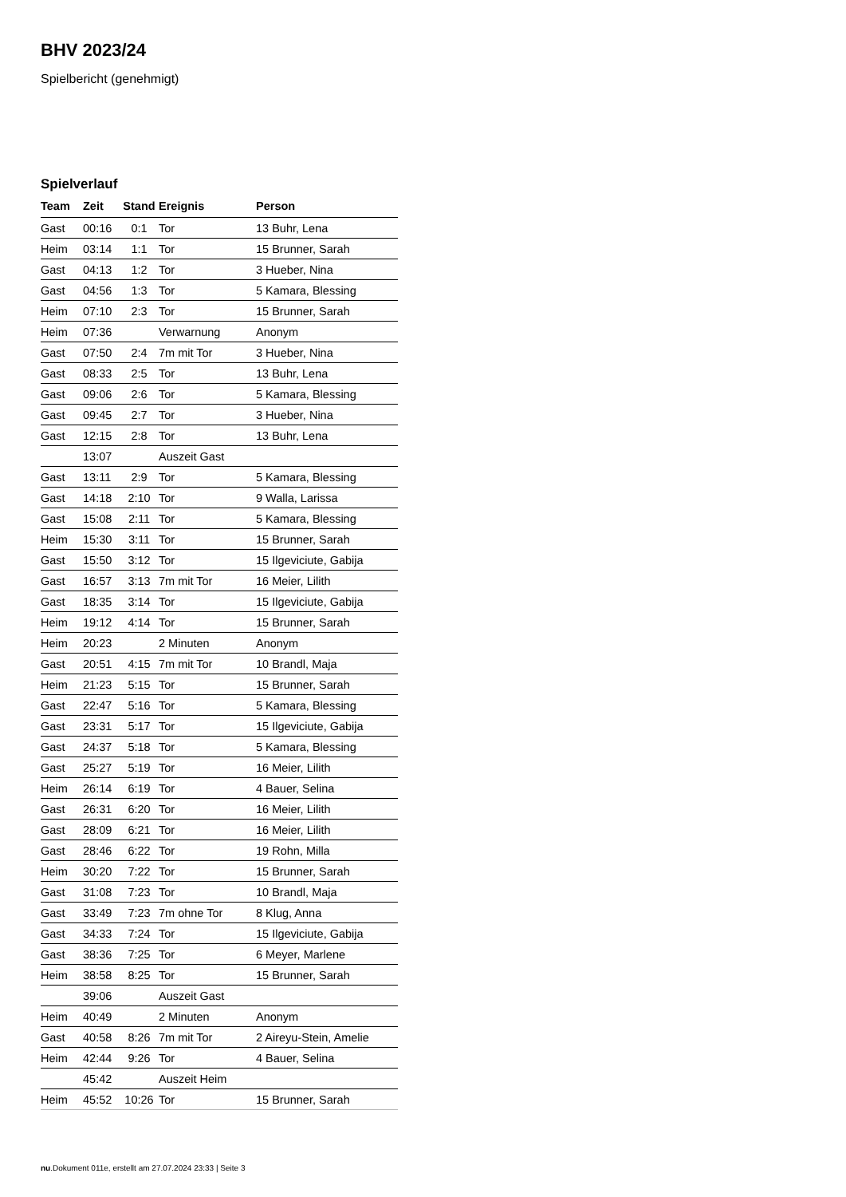BHV 2023/24
Spielbericht (genehmigt)
Spielverlauf
| Team | Zeit | Stand | Ereignis | Person |
| --- | --- | --- | --- | --- |
| Gast | 00:16 | 0:1 | Tor | 13 Buhr, Lena |
| Heim | 03:14 | 1:1 | Tor | 15 Brunner, Sarah |
| Gast | 04:13 | 1:2 | Tor | 3 Hueber, Nina |
| Gast | 04:56 | 1:3 | Tor | 5 Kamara, Blessing |
| Heim | 07:10 | 2:3 | Tor | 15 Brunner, Sarah |
| Heim | 07:36 | | Verwarnung | Anonym |
| Gast | 07:50 | 2:4 | 7m mit Tor | 3 Hueber, Nina |
| Gast | 08:33 | 2:5 | Tor | 13 Buhr, Lena |
| Gast | 09:06 | 2:6 | Tor | 5 Kamara, Blessing |
| Gast | 09:45 | 2:7 | Tor | 3 Hueber, Nina |
| Gast | 12:15 | 2:8 | Tor | 13 Buhr, Lena |
| | 13:07 | | Auszeit Gast | |
| Gast | 13:11 | 2:9 | Tor | 5 Kamara, Blessing |
| Gast | 14:18 | 2:10 | Tor | 9 Walla, Larissa |
| Gast | 15:08 | 2:11 | Tor | 5 Kamara, Blessing |
| Heim | 15:30 | 3:11 | Tor | 15 Brunner, Sarah |
| Gast | 15:50 | 3:12 | Tor | 15 Ilgeviciute, Gabija |
| Gast | 16:57 | 3:13 | 7m mit Tor | 16 Meier, Lilith |
| Gast | 18:35 | 3:14 | Tor | 15 Ilgeviciute, Gabija |
| Heim | 19:12 | 4:14 | Tor | 15 Brunner, Sarah |
| Heim | 20:23 | | 2 Minuten | Anonym |
| Gast | 20:51 | 4:15 | 7m mit Tor | 10 Brandl, Maja |
| Heim | 21:23 | 5:15 | Tor | 15 Brunner, Sarah |
| Gast | 22:47 | 5:16 | Tor | 5 Kamara, Blessing |
| Gast | 23:31 | 5:17 | Tor | 15 Ilgeviciute, Gabija |
| Gast | 24:37 | 5:18 | Tor | 5 Kamara, Blessing |
| Gast | 25:27 | 5:19 | Tor | 16 Meier, Lilith |
| Heim | 26:14 | 6:19 | Tor | 4 Bauer, Selina |
| Gast | 26:31 | 6:20 | Tor | 16 Meier, Lilith |
| Gast | 28:09 | 6:21 | Tor | 16 Meier, Lilith |
| Gast | 28:46 | 6:22 | Tor | 19 Rohn, Milla |
| Heim | 30:20 | 7:22 | Tor | 15 Brunner, Sarah |
| Gast | 31:08 | 7:23 | Tor | 10 Brandl, Maja |
| Gast | 33:49 | 7:23 | 7m ohne Tor | 8 Klug, Anna |
| Gast | 34:33 | 7:24 | Tor | 15 Ilgeviciute, Gabija |
| Gast | 38:36 | 7:25 | Tor | 6 Meyer, Marlene |
| Heim | 38:58 | 8:25 | Tor | 15 Brunner, Sarah |
| | 39:06 | | Auszeit Gast | |
| Heim | 40:49 | | 2 Minuten | Anonym |
| Gast | 40:58 | 8:26 | 7m mit Tor | 2 Aireyu-Stein, Amelie |
| Heim | 42:44 | 9:26 | Tor | 4 Bauer, Selina |
| | 45:42 | | Auszeit Heim | |
| Heim | 45:52 | 10:26 | Tor | 15 Brunner, Sarah |
nu.Dokument 011e, erstellt am 27.07.2024 23:33 | Seite 3